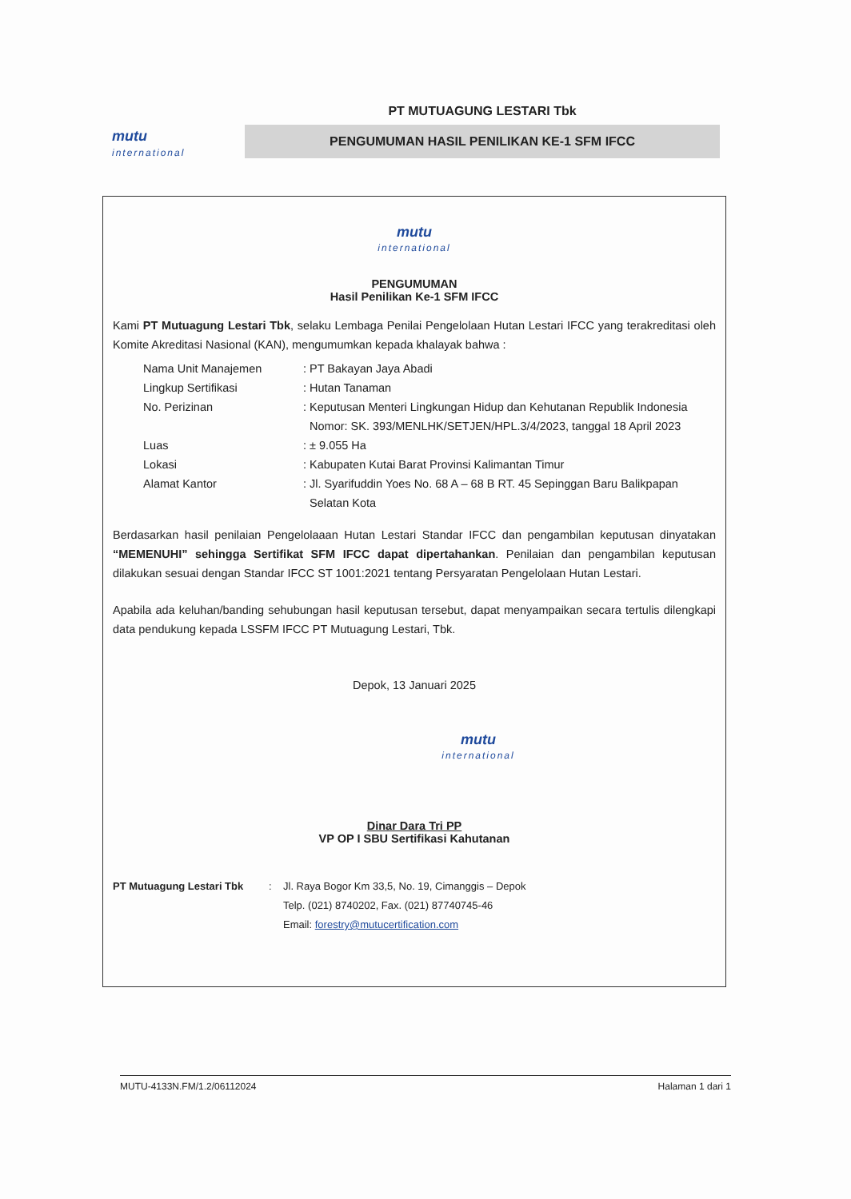mutu
international
PT MUTUAGUNG LESTARI Tbk
PENGUMUMAN HASIL PENILIKAN KE-1 SFM IFCC
mutu
international
PENGUMUMAN
Hasil Penilikan Ke-1 SFM IFCC
Kami PT Mutuagung Lestari Tbk, selaku Lembaga Penilai Pengelolaan Hutan Lestari IFCC yang terakreditasi oleh Komite Akreditasi Nasional (KAN), mengumumkan kepada khalayak bahwa :
| Nama Unit Manajemen | : PT Bakayan Jaya Abadi |
| Lingkup Sertifikasi | : Hutan Tanaman |
| No. Perizinan | : Keputusan Menteri Lingkungan Hidup dan Kehutanan Republik Indonesia Nomor: SK. 393/MENLHK/SETJEN/HPL.3/4/2023, tanggal 18 April 2023 |
| Luas | : ± 9.055 Ha |
| Lokasi | : Kabupaten Kutai Barat Provinsi Kalimantan Timur |
| Alamat Kantor | : Jl. Syarifuddin Yoes No. 68 A – 68 B RT. 45 Sepinggan Baru Balikpapan Selatan Kota |
Berdasarkan hasil penilaian Pengelolaaan Hutan Lestari Standar IFCC dan pengambilan keputusan dinyatakan “MEMENUHI” sehingga Sertifikat SFM IFCC dapat dipertahankan. Penilaian dan pengambilan keputusan dilakukan sesuai dengan Standar IFCC ST 1001:2021 tentang Persyaratan Pengelolaan Hutan Lestari.
Apabila ada keluhan/banding sehubungan hasil keputusan tersebut, dapat menyampaikan secara tertulis dilengkapi data pendukung kepada LSSFM IFCC PT Mutuagung Lestari, Tbk.
Depok, 13 Januari 2025
mutu
international
Dinar Dara Tri PP
VP OP I SBU Sertifikasi Kahutanan
| PT Mutuagung Lestari Tbk | : | Jl. Raya Bogor Km 33,5, No. 19, Cimanggis – Depok Telp. (021) 8740202, Fax. (021) 87740745-46 Email: forestry@mutucertification.com |
MUTU-4133N.FM/1.2/06112024 Halaman 1 dari 1